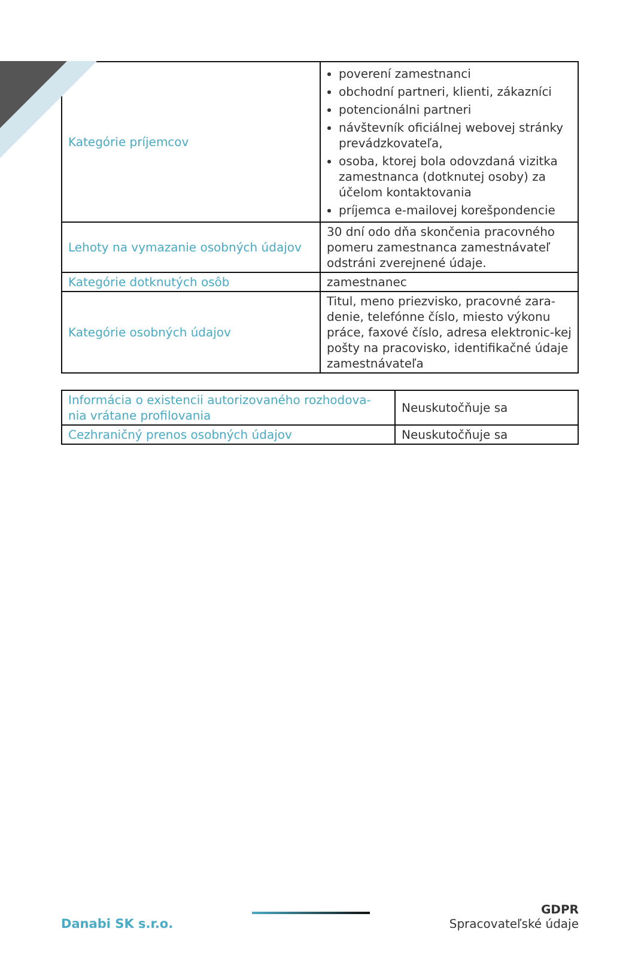| Kategórie príjemcov | poverení zamestnanci obchodní partneri, klienti, zákazníci potencionálni partneri návštevník oficiálnej webovej stránky prevádzkovateľa, osoba, ktorej bola odovzdaná vizitka zamestnanca (dotknutej osoby) za účelom kontaktovania príjemca e-mailovej korešpondencie |
| Lehoty na vymazanie osobných údajov | 30 dní odo dňa skončenia pracovného pomeru zamestnanca zamestnávateľ odstráni zverejnené údaje. |
| Kategórie dotknutých osôb | zamestnanec |
| Kategórie osobných údajov | Titul, meno priezvisko, pracovné zara-denie, telefónne číslo, miesto výkonu práce, faxové číslo, adresa elektronic-kej pošty na pracovisko, identifikačné údaje zamestnávateľa |
| Informácia o existencii autorizovaného rozhodova-nia vrátane profilovania | Neuskutočňuje sa |
| Cezhraničný prenos osobných údajov | Neuskutočňuje sa |
Danabi SK s.r.o.
GDPR
Spracovateľské údaje